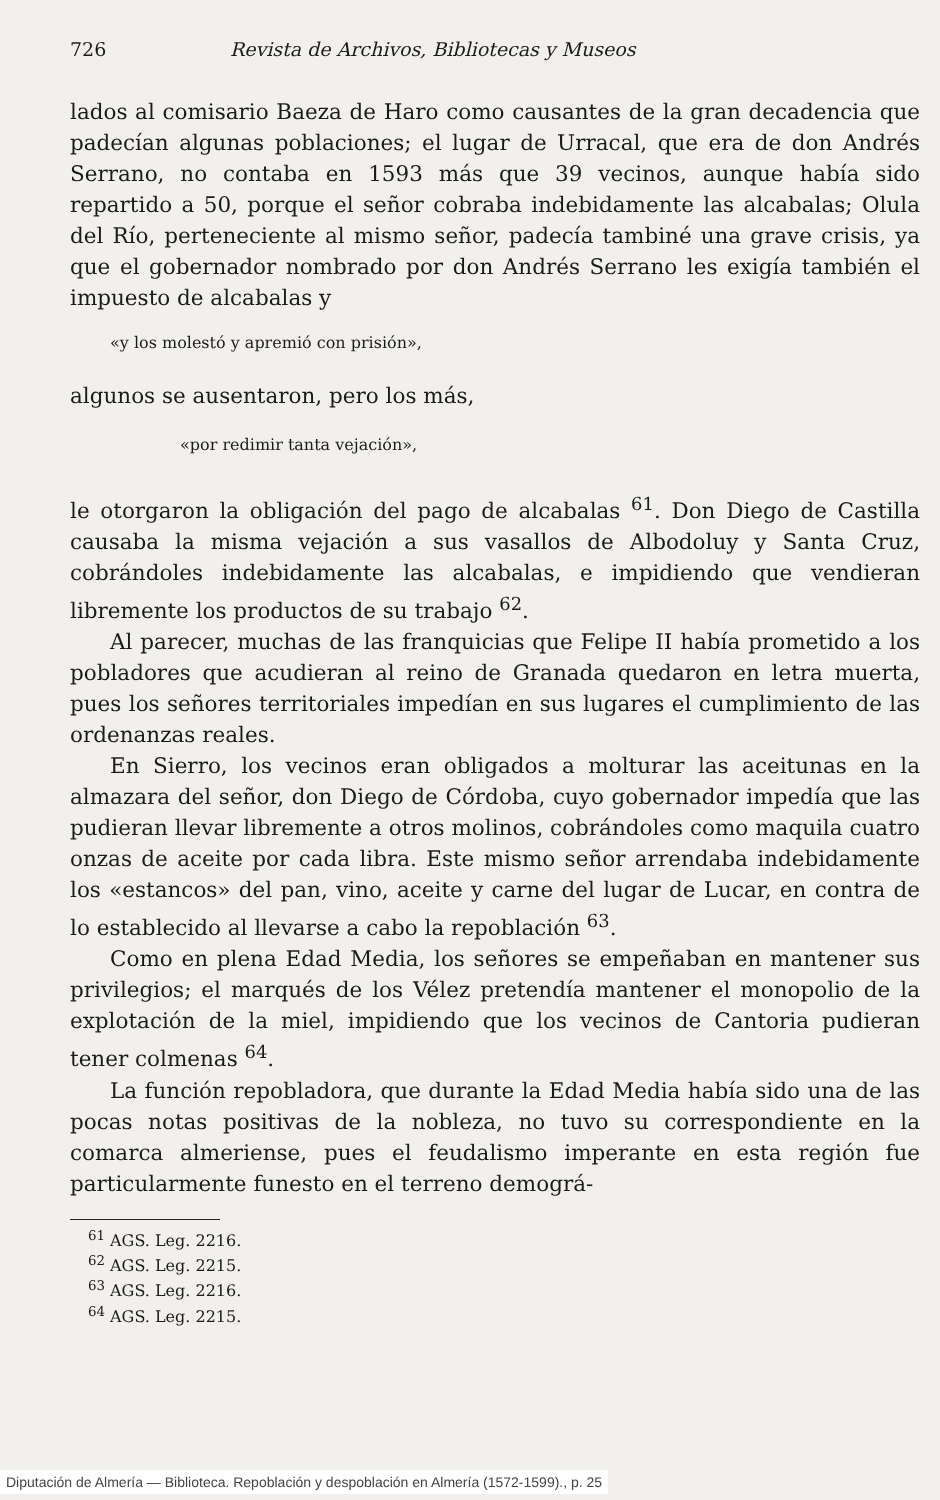726 Revista de Archivos, Bibliotecas y Museos
lados al comisario Baeza de Haro como causantes de la gran decadencia que padecían algunas poblaciones; el lugar de Urracal, que era de don Andrés Serrano, no contaba en 1593 más que 39 vecinos, aunque había sido repartido a 50, porque el señor cobraba indebidamente las alcabalas; Olula del Río, perteneciente al mismo señor, padecía tambiné una grave crisis, ya que el gobernador nombrado por don Andrés Serrano les exigía también el impuesto de alcabalas y
«y los molestó y apremió con prisión»,
algunos se ausentaron, pero los más,
«por redimir tanta vejación»,
le otorgaron la obligación del pago de alcabalas <sup>61</sup>. Don Diego de Castilla causaba la misma vejación a sus vasallos de Albodoluy y Santa Cruz, cobrándoles indebidamente las alcabalas, e impidiendo que vendieran libremente los productos de su trabajo <sup>62</sup>.
Al parecer, muchas de las franquicias que Felipe II había prometido a los pobladores que acudieran al reino de Granada quedaron en letra muerta, pues los señores territoriales impedían en sus lugares el cumplimiento de las ordenanzas reales.
En Sierro, los vecinos eran obligados a molturar las aceitunas en la almazara del señor, don Diego de Córdoba, cuyo gobernador impedía que las pudieran llevar libremente a otros molinos, cobrándoles como maquila cuatro onzas de aceite por cada libra. Este mismo señor arrendaba indebidamente los «estancos» del pan, vino, aceite y carne del lugar de Lucar, en contra de lo establecido al llevarse a cabo la repoblación <sup>63</sup>.
Como en plena Edad Media, los señores se empeñaban en mantener sus privilegios; el marqués de los Vélez pretendía mantener el monopolio de la explotación de la miel, impidiendo que los vecinos de Cantoria pudieran tener colmenas <sup>64</sup>.
La función repobladora, que durante la Edad Media había sido una de las pocas notas positivas de la nobleza, no tuvo su correspondiente en la comarca almeriense, pues el feudalismo imperante en esta región fue particularmente funesto en el terreno demográ-
<sup>61</sup> AGS. Leg. 2216.
<sup>62</sup> AGS. Leg. 2215.
<sup>63</sup> AGS. Leg. 2216.
<sup>64</sup> AGS. Leg. 2215.
Diputación de Almería — Biblioteca. Repoblación y despoblación en Almería (1572-1599)., p. 25